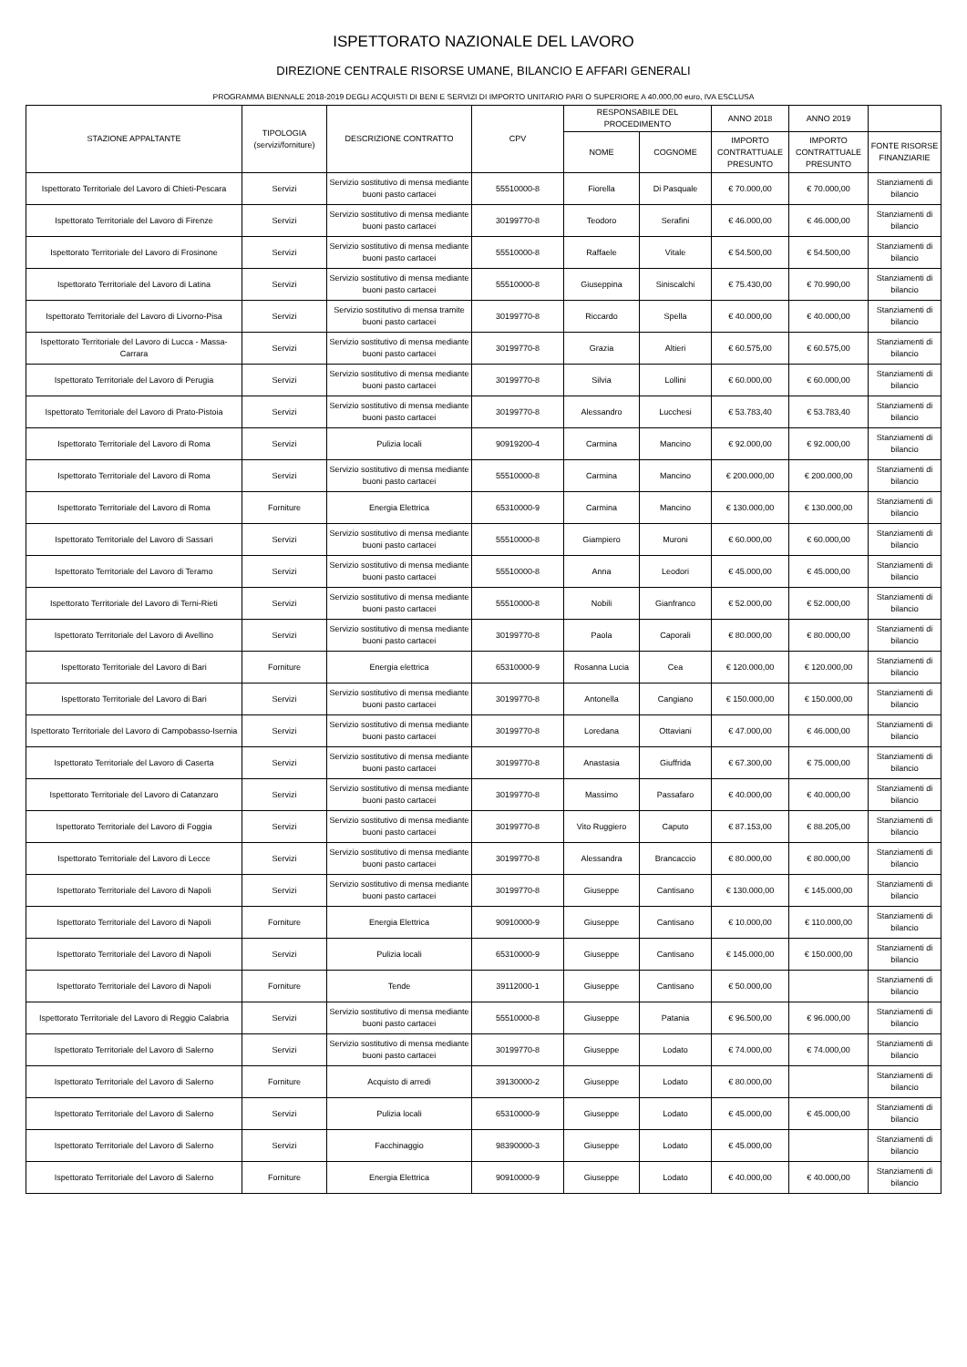ISPETTORATO NAZIONALE DEL LAVORO
DIREZIONE CENTRALE RISORSE UMANE, BILANCIO E AFFARI GENERALI
PROGRAMMA BIENNALE 2018-2019 DEGLI ACQUISTI DI BENI E SERVIZI DI IMPORTO UNITARIO PARI O SUPERIORE A 40.000,00 euro, IVA ESCLUSA
| STAZIONE APPALTANTE | TIPOLOGIA (servizi/forniture) | DESCRIZIONE CONTRATTO | CPV | RESPONSABILE DEL PROCEDIMENTO | | ANNO 2018 | ANNO 2019 | |
| --- | --- | --- | --- | --- | --- | --- | --- | --- |
| | | | | NOME | COGNOME | IMPORTO CONTRATTUALE PRESUNTO | IMPORTO CONTRATTUALE PRESUNTO | FONTE RISORSE FINANZIARIE |
| Ispettorato Territoriale del Lavoro di Chieti-Pescara | Servizi | Servizio sostitutivo di mensa mediante buoni pasto cartacei | 55510000-8 | Fiorella | Di Pasquale | € 70.000,00 | € 70.000,00 | Stanziamenti di bilancio |
| Ispettorato Territoriale del Lavoro di Firenze | Servizi | Servizio sostitutivo di mensa mediante buoni pasto cartacei | 30199770-8 | Teodoro | Serafini | € 46.000,00 | € 46.000,00 | Stanziamenti di bilancio |
| Ispettorato Territoriale del Lavoro di Frosinone | Servizi | Servizio sostitutivo di mensa mediante buoni pasto cartacei | 55510000-8 | Raffaele | Vitale | € 54.500,00 | € 54.500,00 | Stanziamenti di bilancio |
| Ispettorato Territoriale del Lavoro di Latina | Servizi | Servizio sostitutivo di mensa mediante buoni pasto cartacei | 55510000-8 | Giuseppina | Siniscalchi | € 75.430,00 | € 70.990,00 | Stanziamenti di bilancio |
| Ispettorato Territoriale del Lavoro di Livorno-Pisa | Servizi | Servizio sostitutivo di mensa tramite buoni pasto cartacei | 30199770-8 | Riccardo | Spella | € 40.000,00 | € 40.000,00 | Stanziamenti di bilancio |
| Ispettorato Territoriale del Lavoro di Lucca - Massa-Carrara | Servizi | Servizio sostitutivo di mensa mediante buoni pasto cartacei | 30199770-8 | Grazia | Altieri | € 60.575,00 | € 60.575,00 | Stanziamenti di bilancio |
| Ispettorato Territoriale del Lavoro di Perugia | Servizi | Servizio sostitutivo di mensa mediante buoni pasto cartacei | 30199770-8 | Silvia | Lollini | € 60.000,00 | € 60.000,00 | Stanziamenti di bilancio |
| Ispettorato Territoriale del Lavoro di Prato-Pistoia | Servizi | Servizio sostitutivo di mensa mediante buoni pasto cartacei | 30199770-8 | Alessandro | Lucchesi | € 53.783,40 | € 53.783,40 | Stanziamenti di bilancio |
| Ispettorato Territoriale del Lavoro di Roma | Servizi | Pulizia locali | 90919200-4 | Carmina | Mancino | € 92.000,00 | € 92.000,00 | Stanziamenti di bilancio |
| Ispettorato Territoriale del Lavoro di Roma | Servizi | Servizio sostitutivo di mensa mediante buoni pasto cartacei | 55510000-8 | Carmina | Mancino | € 200.000,00 | € 200.000,00 | Stanziamenti di bilancio |
| Ispettorato Territoriale del Lavoro di Roma | Forniture | Energia Elettrica | 65310000-9 | Carmina | Mancino | € 130.000,00 | € 130.000,00 | Stanziamenti di bilancio |
| Ispettorato Territoriale del Lavoro di Sassari | Servizi | Servizio sostitutivo di mensa mediante buoni pasto cartacei | 55510000-8 | Giampiero | Muroni | € 60.000,00 | € 60.000,00 | Stanziamenti di bilancio |
| Ispettorato Territoriale del Lavoro di Teramo | Servizi | Servizio sostitutivo di mensa mediante buoni pasto cartacei | 55510000-8 | Anna | Leodori | € 45.000,00 | € 45.000,00 | Stanziamenti di bilancio |
| Ispettorato Territoriale del Lavoro di Terni-Rieti | Servizi | Servizio sostitutivo di mensa mediante buoni pasto cartacei | 55510000-8 | Nobili | Gianfranco | € 52.000,00 | € 52.000,00 | Stanziamenti di bilancio |
| Ispettorato Territoriale del Lavoro di Avellino | Servizi | Servizio sostitutivo di mensa mediante buoni pasto cartacei | 30199770-8 | Paola | Caporali | € 80.000,00 | € 80.000,00 | Stanziamenti di bilancio |
| Ispettorato Territoriale del Lavoro di Bari | Forniture | Energia elettrica | 65310000-9 | Rosanna Lucia | Cea | € 120.000,00 | € 120.000,00 | Stanziamenti di bilancio |
| Ispettorato Territoriale del Lavoro di Bari | Servizi | Servizio sostitutivo di mensa mediante buoni pasto cartacei | 30199770-8 | Antonella | Cangiano | € 150.000,00 | € 150.000,00 | Stanziamenti di bilancio |
| Ispettorato Territoriale del Lavoro di Campobasso-Isernia | Servizi | Servizio sostitutivo di mensa mediante buoni pasto cartacei | 30199770-8 | Loredana | Ottaviani | € 47.000,00 | € 46.000,00 | Stanziamenti di bilancio |
| Ispettorato Territoriale del Lavoro di Caserta | Servizi | Servizio sostitutivo di mensa mediante buoni pasto cartacei | 30199770-8 | Anastasia | Giuffrida | € 67.300,00 | € 75.000,00 | Stanziamenti di bilancio |
| Ispettorato Territoriale del Lavoro di Catanzaro | Servizi | Servizio sostitutivo di mensa mediante buoni pasto cartacei | 30199770-8 | Massimo | Passafaro | € 40.000,00 | € 40.000,00 | Stanziamenti di bilancio |
| Ispettorato Territoriale del Lavoro di Foggia | Servizi | Servizio sostitutivo di mensa mediante buoni pasto cartacei | 30199770-8 | Vito Ruggiero | Caputo | € 87.153,00 | € 88.205,00 | Stanziamenti di bilancio |
| Ispettorato Territoriale del Lavoro di Lecce | Servizi | Servizio sostitutivo di mensa mediante buoni pasto cartacei | 30199770-8 | Alessandra | Brancaccio | € 80.000,00 | € 80.000,00 | Stanziamenti di bilancio |
| Ispettorato Territoriale del Lavoro di Napoli | Servizi | Servizio sostitutivo di mensa mediante buoni pasto cartacei | 30199770-8 | Giuseppe | Cantisano | € 130.000,00 | € 145.000,00 | Stanziamenti di bilancio |
| Ispettorato Territoriale del Lavoro di Napoli | Forniture | Energia Elettrica | 90910000-9 | Giuseppe | Cantisano | € 10.000,00 | € 110.000,00 | Stanziamenti di bilancio |
| Ispettorato Territoriale del Lavoro di Napoli | Servizi | Pulizia locali | 65310000-9 | Giuseppe | Cantisano | € 145.000,00 | € 150.000,00 | Stanziamenti di bilancio |
| Ispettorato Territoriale del Lavoro di Napoli | Forniture | Tende | 39112000-1 | Giuseppe | Cantisano | € 50.000,00 | | Stanziamenti di bilancio |
| Ispettorato Territoriale del Lavoro di Reggio Calabria | Servizi | Servizio sostitutivo di mensa mediante buoni pasto cartacei | 55510000-8 | Giuseppe | Patania | € 96.500,00 | € 96.000,00 | Stanziamenti di bilancio |
| Ispettorato Territoriale del Lavoro di Salerno | Servizi | Servizio sostitutivo di mensa mediante buoni pasto cartacei | 30199770-8 | Giuseppe | Lodato | € 74.000,00 | € 74.000,00 | Stanziamenti di bilancio |
| Ispettorato Territoriale del Lavoro di Salerno | Forniture | Acquisto di arredi | 39130000-2 | Giuseppe | Lodato | € 80.000,00 | | Stanziamenti di bilancio |
| Ispettorato Territoriale del Lavoro di Salerno | Servizi | Pulizia locali | 65310000-9 | Giuseppe | Lodato | € 45.000,00 | € 45.000,00 | Stanziamenti di bilancio |
| Ispettorato Territoriale del Lavoro di Salerno | Servizi | Facchinaggio | 98390000-3 | Giuseppe | Lodato | € 45.000,00 | | Stanziamenti di bilancio |
| Ispettorato Territoriale del Lavoro di Salerno | Forniture | Energia Elettrica | 90910000-9 | Giuseppe | Lodato | € 40.000,00 | € 40.000,00 | Stanziamenti di bilancio |